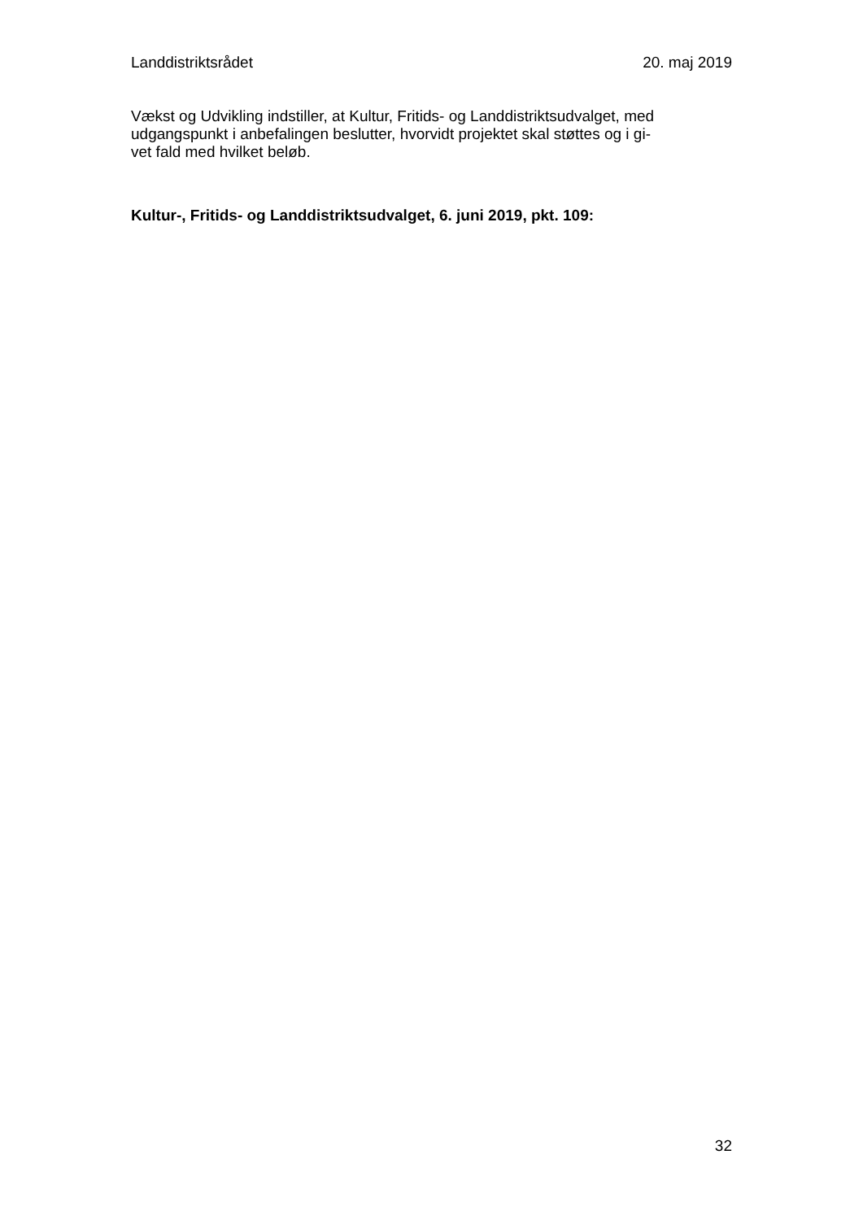Landdistriktsrådet 20. maj 2019
Vækst og Udvikling indstiller, at Kultur, Fritids- og Landdistriktsudvalget, med udgangspunkt i anbefalingen beslutter, hvorvidt projektet skal støttes og i gi-
vet fald med hvilket beløb.
Kultur-, Fritids- og Landdistriktsudvalget, 6. juni 2019, pkt. 109:
32